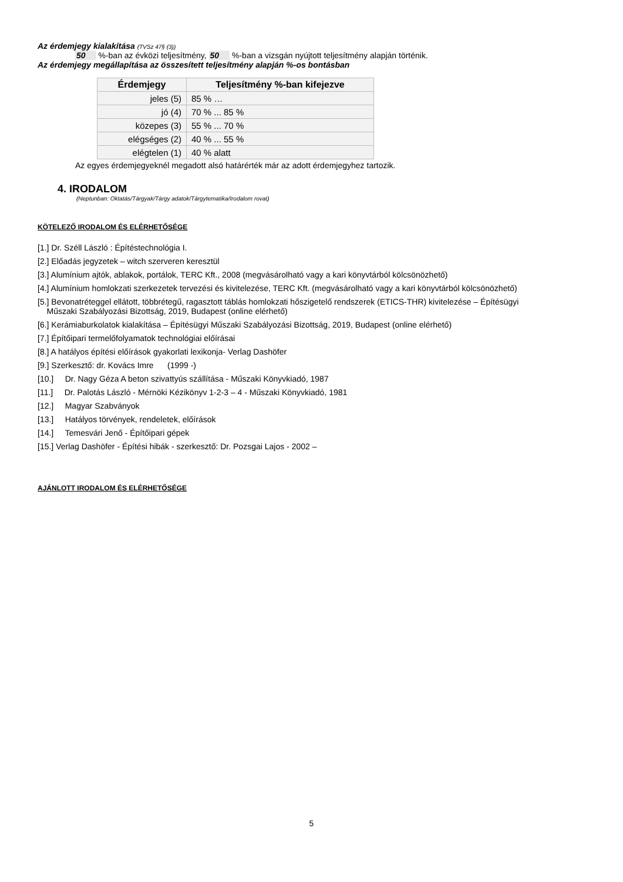Az érdemjegy kialakítása (TVSz 47§ (3))
50 %-ban az évközi teljesítmény, 50 %-ban a vizsgán nyújtott teljesítmény alapján történik.
Az érdemjegy megállapítása az összesített teljesítmény alapján %-os bontásban
| Érdemjegy | Teljesítmény %-ban kifejezve |
| --- | --- |
| jeles (5) | 85 % … |
| jó (4) | 70 % ... 85 % |
| közepes (3) | 55 % ... 70 % |
| elégséges (2) | 40 % ... 55 % |
| elégtelen (1) | 40 % alatt |
Az egyes érdemjegyeknél megadott alsó határérték már az adott érdemjegyhez tartozik.
4. IRODALOM
(Neptunban: Oktatás/Tárgyak/Tárgy adatok/Tárgytematika/Irodalom rovat)
KÖTELEZŐ IRODALOM ÉS ELÉRHETŐSÉGE
[1.] Dr. Széll László : Építéstechnológia I.
[2.] Előadás jegyzetek – witch szerveren keresztül
[3.] Alumínium ajtók, ablakok, portálok, TERC Kft., 2008 (megvásárolható vagy a kari könyvtárból kölcsönözhető)
[4.] Alumínium homlokzati szerkezetek tervezési és kivitelezése, TERC Kft. (megvásárolható vagy a kari könyvtárból kölcsönözhető)
[5.] Bevonatréteggel ellátott, többrétegű, ragasztott táblás homlokzati hőszigetelő rendszerek (ETICS-THR) kivitelezése – Építésügyi
Műszaki Szabályozási Bizottság, 2019, Budapest (online elérhető)
[6.] Kerámiaburkolatok kialakítása – Építésügyi Műszaki Szabályozási Bizottság, 2019, Budapest (online elérhető)
[7.] Építőipari termelőfolyamatok technológiai előírásai
[8.] A hatályos építési előírások gyakorlati lexikonja- Verlag Dashöfer
[9.] Szerkesztő: dr. Kovács Imre (1999 -)
[10.] Dr. Nagy Géza A beton szivattyús szállítása - Műszaki Könyvkiadó, 1987
[11.] Dr. Palotás László - Mérnöki Kézikönyv 1-2-3 – 4 - Műszaki Könyvkiadó, 1981
[12.] Magyar Szabványok
[13.] Hatályos törvények, rendeletek, előírások
[14.] Temesvári Jenő - Építőipari gépek
[15.] Verlag Dashöfer - Építési hibák - szerkesztő: Dr. Pozsgai Lajos - 2002 –
AJÁNLOTT IRODALOM ÉS ELÉRHETŐSÉGE
5